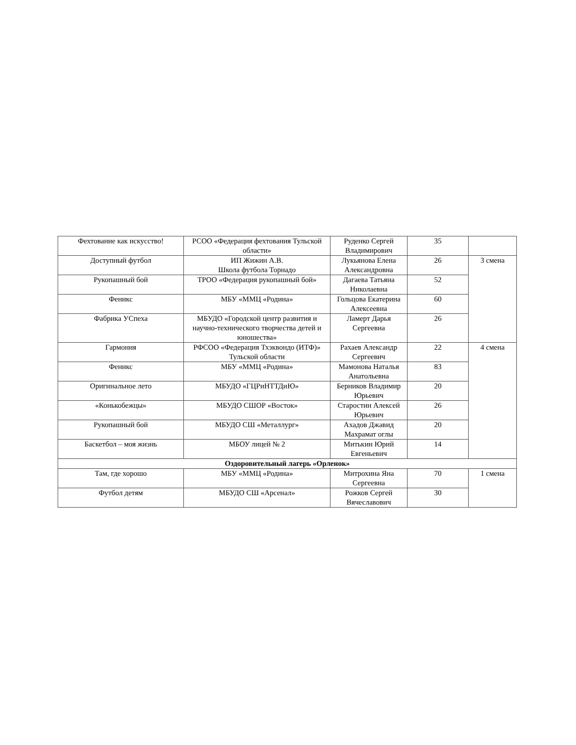| Фехтование как искусство! | РСОО «Федерация фехтования Тульской области» | Руденко Сергей Владимирович | 35 | |
| Доступный футбол | ИП Жижин А.В. Школа футбола Торнадо | Лукьянова Елена Александровна | 26 | 3 смена |
| Рукопашный бой | ТРОО «Федерация рукопашный бой» | Дагаева Татьяна Николаевна | 52 | |
| Феникс | МБУ «ММЦ «Родина» | Гольцова Екатерина Алексеевна | 60 | |
| Фабрика УСпеха | МБУДО «Городской центр развития и научно-технического творчества детей и юношества» | Ламерт Дарья Сергеевна | 26 | |
| Гармония | РФСОО «Федерация Тхэквондо (ИТФ)» Тульской области | Рахаев Александр Сергеевич | 22 | 4 смена |
| Феникс | МБУ «ММЦ «Родина» | Мамонова Наталья Анатольевна | 83 | |
| Оригинальное лето | МБУДО «ГЦРиНТТДиЮ» | Берников Владимир Юрьевич | 20 | |
| «Конькобежцы» | МБУДО СШОР «Восток» | Старостин Алексей Юрьевич | 26 | |
| Рукопашный бой | МБУДО СШ «Металлург» | Ахадов Джавид Махрамат оглы | 20 | |
| Баскетбол – моя жизнь | МБОУ лицей № 2 | Митькин Юрий Евгеньевич | 14 | |
| Оздоровительный лагерь «Орленок» | | | | |
| Там, где хорошо | МБУ «ММЦ «Родина» | Митрохина Яна Сергеевна | 70 | 1 смена |
| Футбол детям | МБУДО СШ «Арсенал» | Рожков Сергей Вячеславович | 30 | |